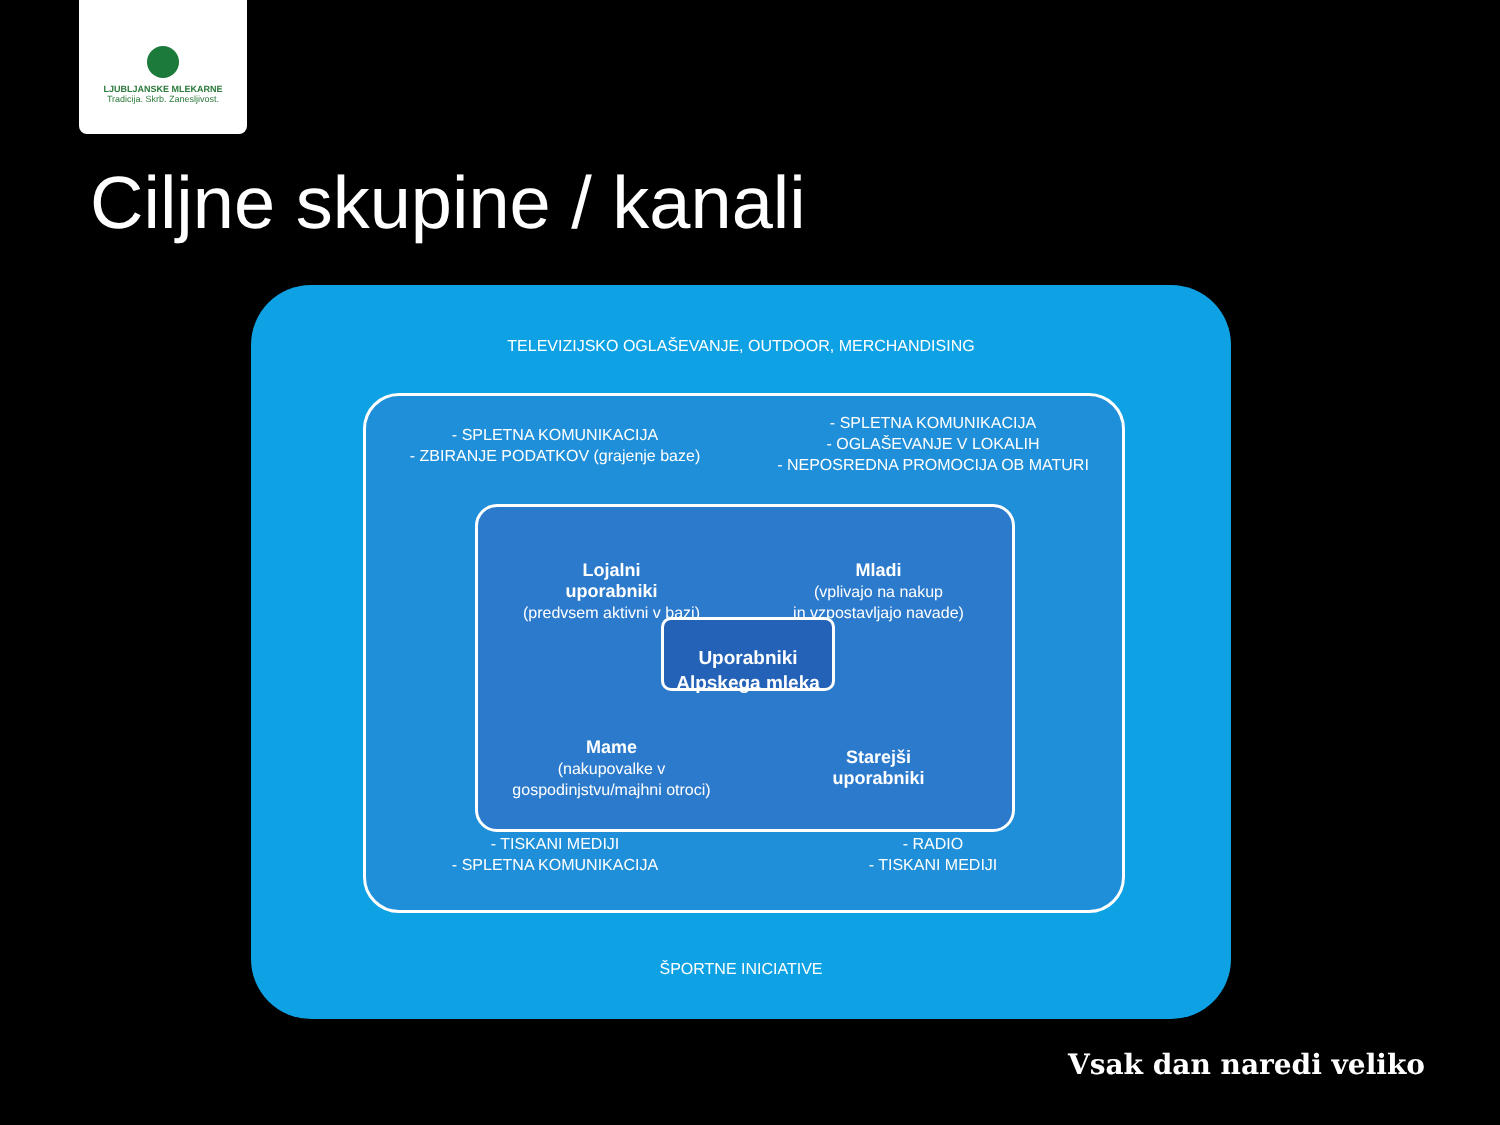LJUBLJANSKE MLEKARNE
Tradicija. Skrb. Zanesljivost.
Ciljne skupine / kanali
TELEVIZIJSKO OGLAŠEVANJE, OUTDOOR, MERCHANDISING
- SPLETNA KOMUNIKACIJA
- ZBIRANJE PODATKOV (grajenje baze)
- SPLETNA KOMUNIKACIJA
- OGLAŠEVANJE V LOKALIH
- NEPOSREDNA PROMOCIJA OB MATURI
- TISKANI MEDIJI
- SPLETNA KOMUNIKACIJA
- RADIO
- TISKANI MEDIJI
Lojalni
uporabniki
(predvsem aktivni v bazi)
Mladi
(vplivajo na nakup
in vzpostavljajo navade)
Mame
(nakupovalke v
gospodinjstvu/majhni otroci)
Starejši
uporabniki
Uporabniki
Alpskega mleka
ŠPORTNE INICIATIVE
Vsak dan naredi veliko